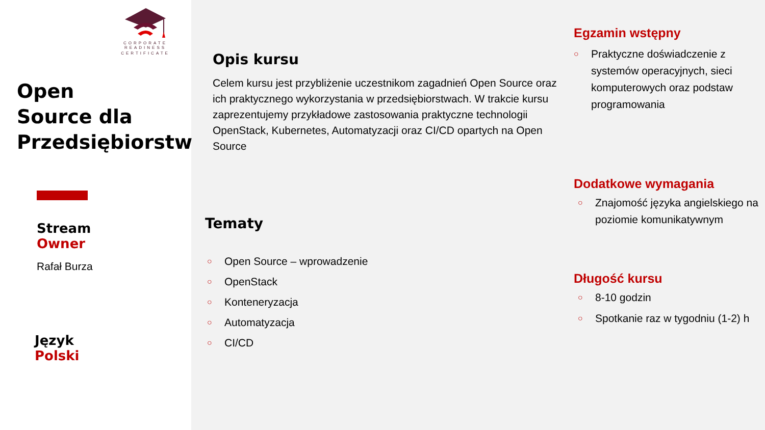CORPORATE READINESS
CERTIFICATE
Open
Source dla
Przedsiębiorstw
Stream
Owner
Rafał Burza
Język
Polski
Opis kursu
Celem kursu jest przybliżenie uczestnikom zagadnień Open Source oraz ich praktycznego wykorzystania w przedsiębiorstwach. W trakcie kursu zaprezentujemy przykładowe zastosowania praktyczne technologii OpenStack, Kubernetes, Automatyzacji oraz CI/CD opartych na Open Source
Tematy
○ Open Source – wprowadzenie
○ OpenStack
○ Konteneryzacja
○ Automatyzacja
○ CI/CD
Egzamin wstępny
○ Praktyczne doświadczenie z systemów operacyjnych, sieci komputerowych oraz podstaw programowania
Dodatkowe wymagania
○ Znajomość języka angielskiego na poziomie komunikatywnym
Długość kursu
○ 8-10 godzin
○ Spotkanie raz w tygodniu (1-2) h